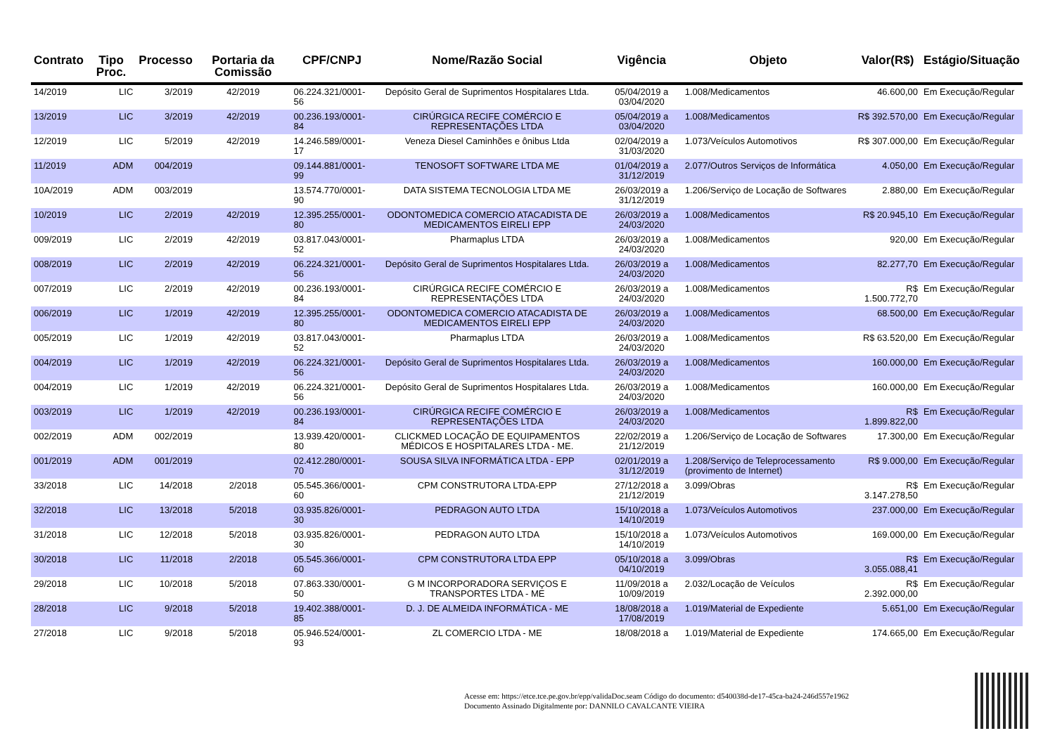| Contrato | Tipo Proc. | Processo | Portaria da Comissão | CPF/CNPJ | Nome/Razão Social | Vigência | Objeto | Valor(R$) | Estágio/Situação |
| --- | --- | --- | --- | --- | --- | --- | --- | --- | --- |
| 14/2019 | LIC | 3/2019 | 42/2019 | 06.224.321/0001-56 | Depósito Geral de Suprimentos Hospitalares Ltda. | 05/04/2019 a 03/04/2020 | 1.008/Medicamentos | 46.600,00 | Em Execução/Regular |
| 13/2019 | LIC | 3/2019 | 42/2019 | 00.236.193/0001-84 | CIRÚRGICA RECIFE COMÉRCIO E REPRESENTAÇÕES LTDA | 05/04/2019 a 03/04/2020 | 1.008/Medicamentos | R$ 392.570,00 | Em Execução/Regular |
| 12/2019 | LIC | 5/2019 | 42/2019 | 14.246.589/0001-17 | Veneza Diesel Caminhões e ônibus Ltda | 02/04/2019 a 31/03/2020 | 1.073/Veículos Automotivos | R$ 307.000,00 | Em Execução/Regular |
| 11/2019 | ADM | 004/2019 | | 09.144.881/0001-99 | TENOSOFT SOFTWARE LTDA ME | 01/04/2019 a 31/12/2019 | 2.077/Outros Serviços de Informática | 4.050,00 | Em Execução/Regular |
| 10A/2019 | ADM | 003/2019 | | 13.574.770/0001-90 | DATA SISTEMA TECNOLOGIA LTDA ME | 26/03/2019 a 31/12/2019 | 1.206/Serviço de Locação de Softwares | 2.880,00 | Em Execução/Regular |
| 10/2019 | LIC | 2/2019 | 42/2019 | 12.395.255/0001-80 | ODONTOMEDICA COMERCIO ATACADISTA DE MEDICAMENTOS EIRELI EPP | 26/03/2019 a 24/03/2020 | 1.008/Medicamentos | R$ 20.945,10 | Em Execução/Regular |
| 009/2019 | LIC | 2/2019 | 42/2019 | 03.817.043/0001-52 | Pharmaplus LTDA | 26/03/2019 a 24/03/2020 | 1.008/Medicamentos | 920,00 | Em Execução/Regular |
| 008/2019 | LIC | 2/2019 | 42/2019 | 06.224.321/0001-56 | Depósito Geral de Suprimentos Hospitalares Ltda. | 26/03/2019 a 24/03/2020 | 1.008/Medicamentos | 82.277,70 | Em Execução/Regular |
| 007/2019 | LIC | 2/2019 | 42/2019 | 00.236.193/0001-84 | CIRÚRGICA RECIFE COMÉRCIO E REPRESENTAÇÕES LTDA | 26/03/2019 a 24/03/2020 | 1.008/Medicamentos | R$ 1.500.772,70 | Em Execução/Regular |
| 006/2019 | LIC | 1/2019 | 42/2019 | 12.395.255/0001-80 | ODONTOMEDICA COMERCIO ATACADISTA DE MEDICAMENTOS EIRELI EPP | 26/03/2019 a 24/03/2020 | 1.008/Medicamentos | 68.500,00 | Em Execução/Regular |
| 005/2019 | LIC | 1/2019 | 42/2019 | 03.817.043/0001-52 | Pharmaplus LTDA | 26/03/2019 a 24/03/2020 | 1.008/Medicamentos | R$ 63.520,00 | Em Execução/Regular |
| 004/2019 | LIC | 1/2019 | 42/2019 | 06.224.321/0001-56 | Depósito Geral de Suprimentos Hospitalares Ltda. | 26/03/2019 a 24/03/2020 | 1.008/Medicamentos | 160.000,00 | Em Execução/Regular |
| 004/2019 | LIC | 1/2019 | 42/2019 | 06.224.321/0001-56 | Depósito Geral de Suprimentos Hospitalares Ltda. | 26/03/2019 a 24/03/2020 | 1.008/Medicamentos | 160.000,00 | Em Execução/Regular |
| 003/2019 | LIC | 1/2019 | 42/2019 | 00.236.193/0001-84 | CIRÚRGICA RECIFE COMÉRCIO E REPRESENTAÇÕES LTDA | 26/03/2019 a 24/03/2020 | 1.008/Medicamentos | R$ 1.899.822,00 | Em Execução/Regular |
| 002/2019 | ADM | 002/2019 | | 13.939.420/0001-80 | CLICKMED LOCAÇÃO DE EQUIPAMENTOS MÉDICOS E HOSPITALARES LTDA - ME. | 22/02/2019 a 21/12/2019 | 1.206/Serviço de Locação de Softwares | 17.300,00 | Em Execução/Regular |
| 001/2019 | ADM | 001/2019 | | 02.412.280/0001-70 | SOUSA SILVA INFORMÁTICA LTDA - EPP | 02/01/2019 a 31/12/2019 | 1.208/Serviço de Teleprocessamento (provimento de Internet) | R$ 9.000,00 | Em Execução/Regular |
| 33/2018 | LIC | 14/2018 | 2/2018 | 05.545.366/0001-60 | CPM CONSTRUTORA LTDA-EPP | 27/12/2018 a 21/12/2019 | 3.099/Obras | R$ 3.147.278,50 | Em Execução/Regular |
| 32/2018 | LIC | 13/2018 | 5/2018 | 03.935.826/0001-30 | PEDRAGON AUTO LTDA | 15/10/2018 a 14/10/2019 | 1.073/Veículos Automotivos | 237.000,00 | Em Execução/Regular |
| 31/2018 | LIC | 12/2018 | 5/2018 | 03.935.826/0001-30 | PEDRAGON AUTO LTDA | 15/10/2018 a 14/10/2019 | 1.073/Veículos Automotivos | 169.000,00 | Em Execução/Regular |
| 30/2018 | LIC | 11/2018 | 2/2018 | 05.545.366/0001-60 | CPM CONSTRUTORA LTDA EPP | 05/10/2018 a 04/10/2019 | 3.099/Obras | R$ 3.055.088,41 | Em Execução/Regular |
| 29/2018 | LIC | 10/2018 | 5/2018 | 07.863.330/0001-50 | G M INCORPORADORA SERVIÇOS E TRANSPORTES LTDA - ME | 11/09/2018 a 10/09/2019 | 2.032/Locação de Veículos | R$ 2.392.000,00 | Em Execução/Regular |
| 28/2018 | LIC | 9/2018 | 5/2018 | 19.402.388/0001-85 | D. J. DE ALMEIDA INFORMÁTICA - ME | 18/08/2018 a 17/08/2019 | 1.019/Material de Expediente | 5.651,00 | Em Execução/Regular |
| 27/2018 | LIC | 9/2018 | 5/2018 | 05.946.524/0001-93 | ZL COMERCIO LTDA - ME | 18/08/2018 a | 1.019/Material de Expediente | 174.665,00 | Em Execução/Regular |
Acesse em: https://etce.tce.pe.gov.br/epp/validaDoc.seam Código do documento: d540038d-de17-45ca-ba24-246d557e1962
Documento Assinado Digitalmente por: DANNILO CAVALCANTE VIEIRA